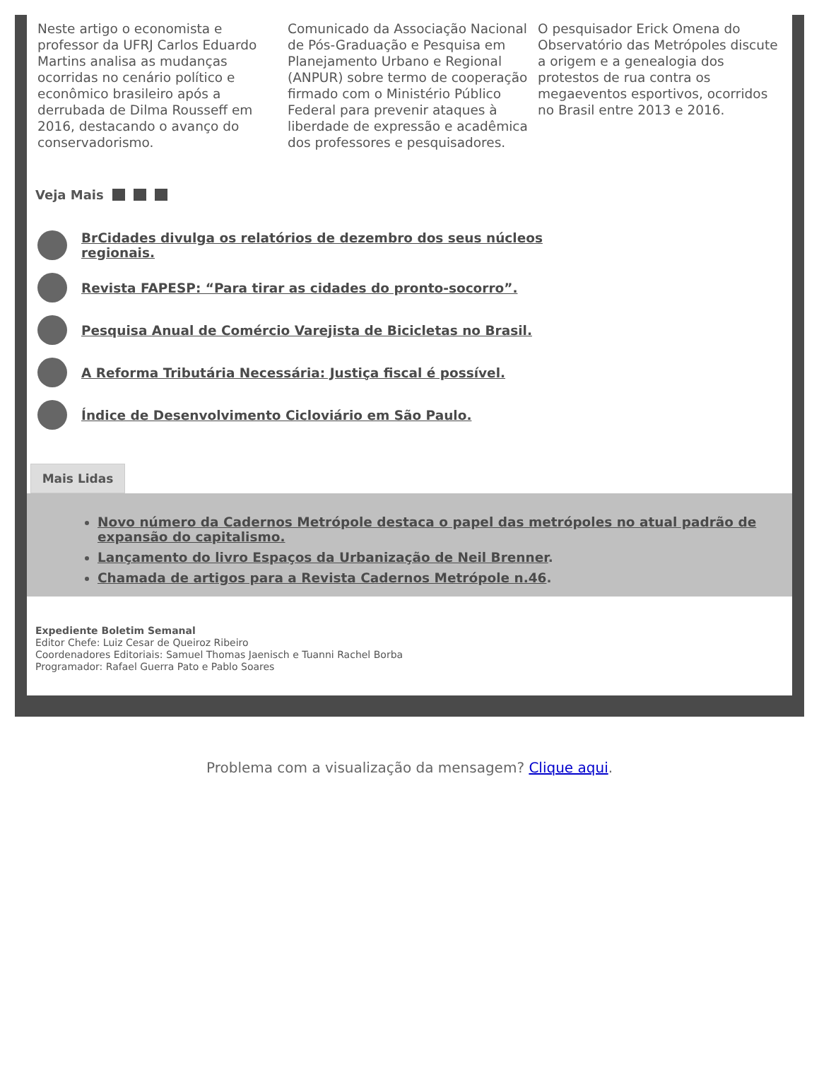Neste artigo o economista e professor da UFRJ Carlos Eduardo Martins analisa as mudanças ocorridas no cenário político e econômico brasileiro após a derrubada de Dilma Rousseff em 2016, destacando o avanço do conservadorismo.
Comunicado da Associação Nacional de Pós-Graduação e Pesquisa em Planejamento Urbano e Regional (ANPUR) sobre termo de cooperação firmado com o Ministério Público Federal para prevenir ataques à liberdade de expressão e acadêmica dos professores e pesquisadores.
O pesquisador Erick Omena do Observatório das Metrópoles discute a origem e a genealogia dos protestos de rua contra os megaeventos esportivos, ocorridos no Brasil entre 2013 e 2016.
Veja Mais
BrCidades divulga os relatórios de dezembro dos seus núcleos regionais.
Revista FAPESP: “Para tirar as cidades do pronto-socorro”.
Pesquisa Anual de Comércio Varejista de Bicicletas no Brasil.
A Reforma Tributária Necessária: Justiça fiscal é possível.
Índice de Desenvolvimento Cicloviário em São Paulo.
Mais Lidas
Novo número da Cadernos Metrópole destaca o papel das metrópoles no atual padrão de expansão do capitalismo.
Lançamento do livro Espaços da Urbanização de Neil Brenner.
Chamada de artigos para a Revista Cadernos Metrópole n.46.
Expediente Boletim Semanal
Editor Chefe: Luiz Cesar de Queiroz Ribeiro
Coordenadores Editoriais: Samuel Thomas Jaenisch e Tuanni Rachel Borba
Programador: Rafael Guerra Pato e Pablo Soares
Problema com a visualização da mensagem? Clique aqui.